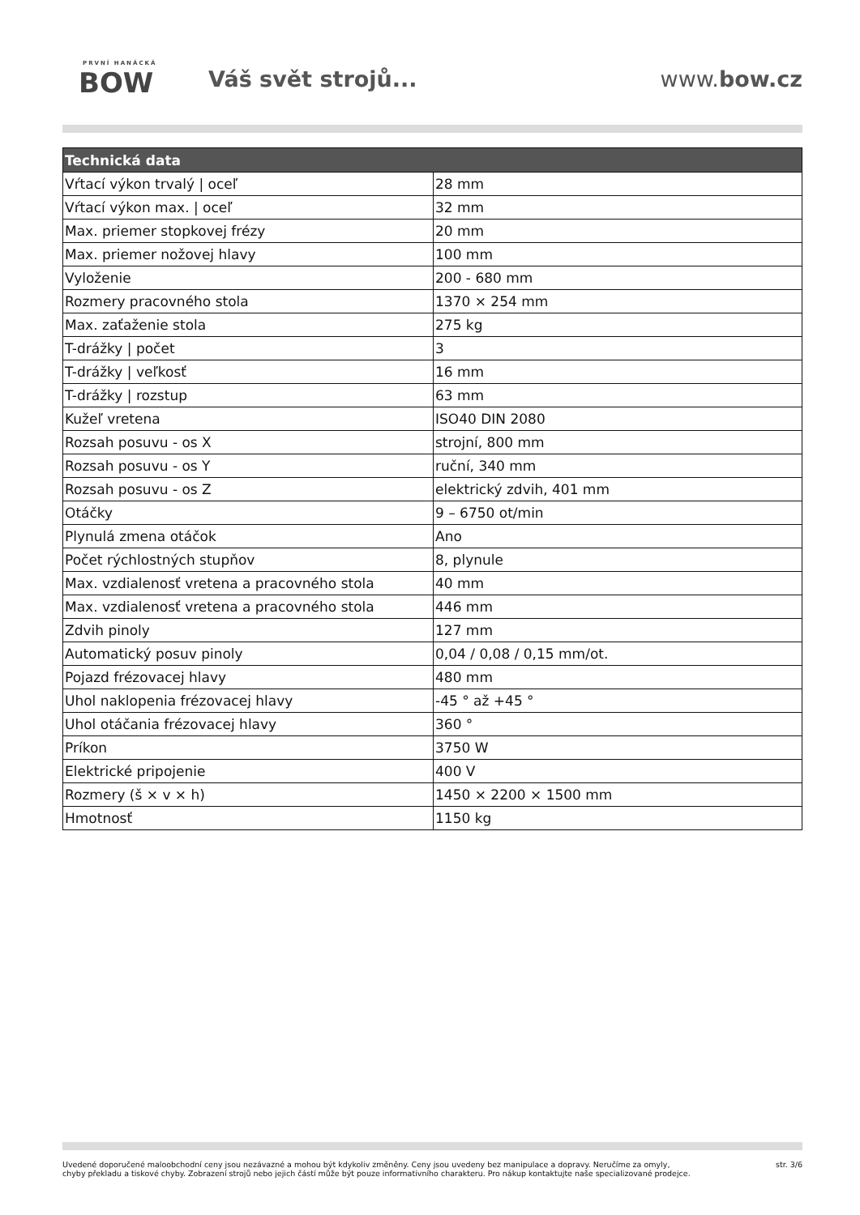PRVNÍ HANÁCKÁ
BOW
Váš svět strojů... www.bow.cz
| Technická data | |
| --- | --- |
| Vŕtací výkon trvalý / oceľ | 28 mm |
| Vŕtací výkon max. / oceľ | 32 mm |
| Max. priemer stopkovej frézy | 20 mm |
| Max. priemer nožovej hlavy | 100 mm |
| Vyloženie | 200 - 680 mm |
| Rozmery pracovného stola | 1370 × 254 mm |
| Max. zaťaženie stola | 275 kg |
| T-drážky / počet | 3 |
| T-drážky / veľkosť | 16 mm |
| T-drážky / rozstup | 63 mm |
| Kužeľ vretena | ISO40 DIN 2080 |
| Rozsah posuvu - os X | strojní, 800 mm |
| Rozsah posuvu - os Y | ruční, 340 mm |
| Rozsah posuvu - os Z | elektrický zdvih, 401 mm |
| Otáčky | 9 – 6750 ot/min |
| Plynulá zmena otáčok | Ano |
| Počet rýchlostných stupňov | 8, plynule |
| Max. vzdialenosť vretena a pracovného stola | 40 mm |
| Max. vzdialenosť vretena a pracovného stola | 446 mm |
| Zdvih pinoly | 127 mm |
| Automatický posuv pinoly | 0,04 / 0,08 / 0,15 mm/ot. |
| Pojazd frézovacej hlavy | 480 mm |
| Uhol naklopenia frézovacej hlavy | -45 ° až +45 ° |
| Uhol otáčania frézovacej hlavy | 360 ° |
| Príkon | 3750 W |
| Elektrické pripojenie | 400 V |
| Rozmery (š × v × h) | 1450 × 2200 × 1500 mm |
| Hmotnosť | 1150 kg |
Uvedené doporučené maloobchodní ceny jsou nezávazné a mohou být kdykoliv změněny. Ceny jsou uvedeny bez manipulace a dopravy. Neručíme za omyly,
chyby překladu a tiskové chyby. Zobrazení strojů nebo jejich částí může být pouze informativního charakteru. Pro nákup kontaktujte naše specializované prodejce.
str. 3/6